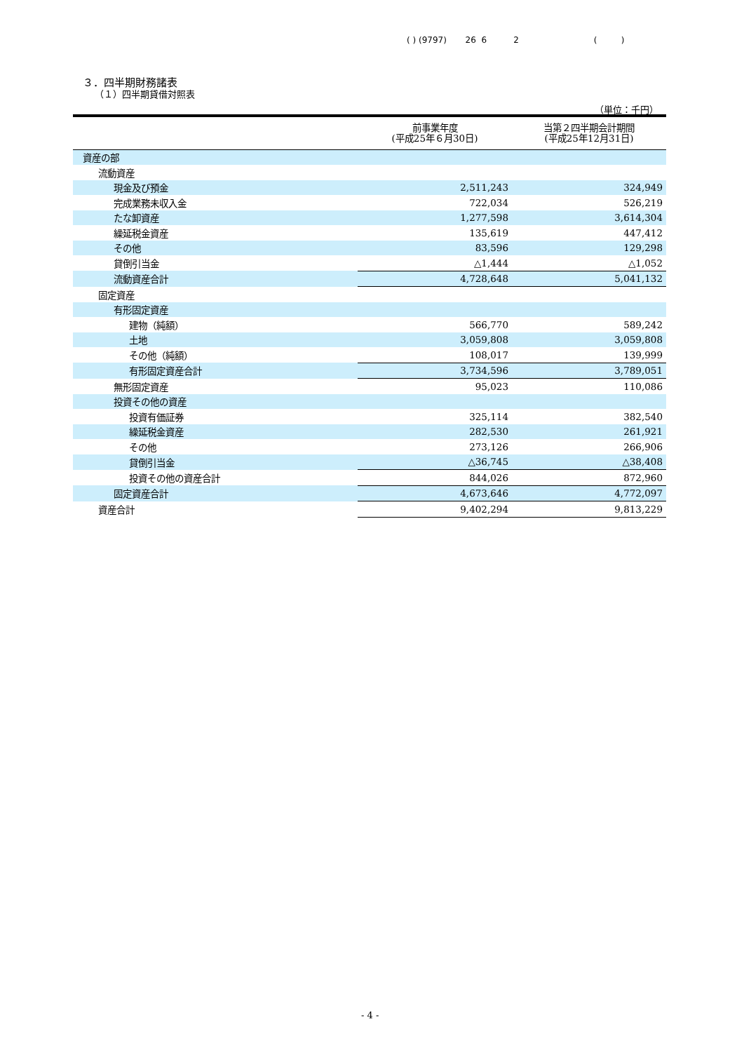( ) (9797) 26 6 2 ( )
３．四半期財務諸表
（１）四半期貸借対照表
（単位：千円）
| | 前事業年度 (平成25年６月30日) | 当第２四半期会計期間 (平成25年12月31日) |
| --- | --- | --- |
| 資産の部 | | |
| 流動資産 | | |
| 現金及び預金 | 2,511,243 | 324,949 |
| 完成業務未収入金 | 722,034 | 526,219 |
| たな卸資産 | 1,277,598 | 3,614,304 |
| 繰延税金資産 | 135,619 | 447,412 |
| その他 | 83,596 | 129,298 |
| 貸倒引当金 | △1,444 | △1,052 |
| 流動資産合計 | 4,728,648 | 5,041,132 |
| 固定資産 | | |
| 有形固定資産 | | |
| 建物（純額） | 566,770 | 589,242 |
| 土地 | 3,059,808 | 3,059,808 |
| その他（純額） | 108,017 | 139,999 |
| 有形固定資産合計 | 3,734,596 | 3,789,051 |
| 無形固定資産 | 95,023 | 110,086 |
| 投資その他の資産 | | |
| 投資有価証券 | 325,114 | 382,540 |
| 繰延税金資産 | 282,530 | 261,921 |
| その他 | 273,126 | 266,906 |
| 貸倒引当金 | △36,745 | △38,408 |
| 投資その他の資産合計 | 844,026 | 872,960 |
| 固定資産合計 | 4,673,646 | 4,772,097 |
| 資産合計 | 9,402,294 | 9,813,229 |
- 4 -